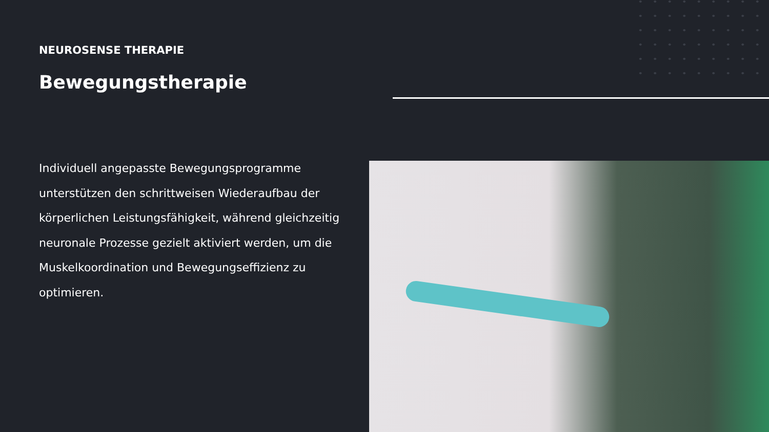NEUROSENSE THERAPIE
Bewegungstherapie
Individuell angepasste Bewegungsprogramme unterstützen den schrittweisen Wiederaufbau der körperlichen Leistungsfähigkeit, während gleichzeitig neuronale Prozesse gezielt aktiviert werden, um die Muskelkoordination und Bewegungseffizienz zu optimieren.